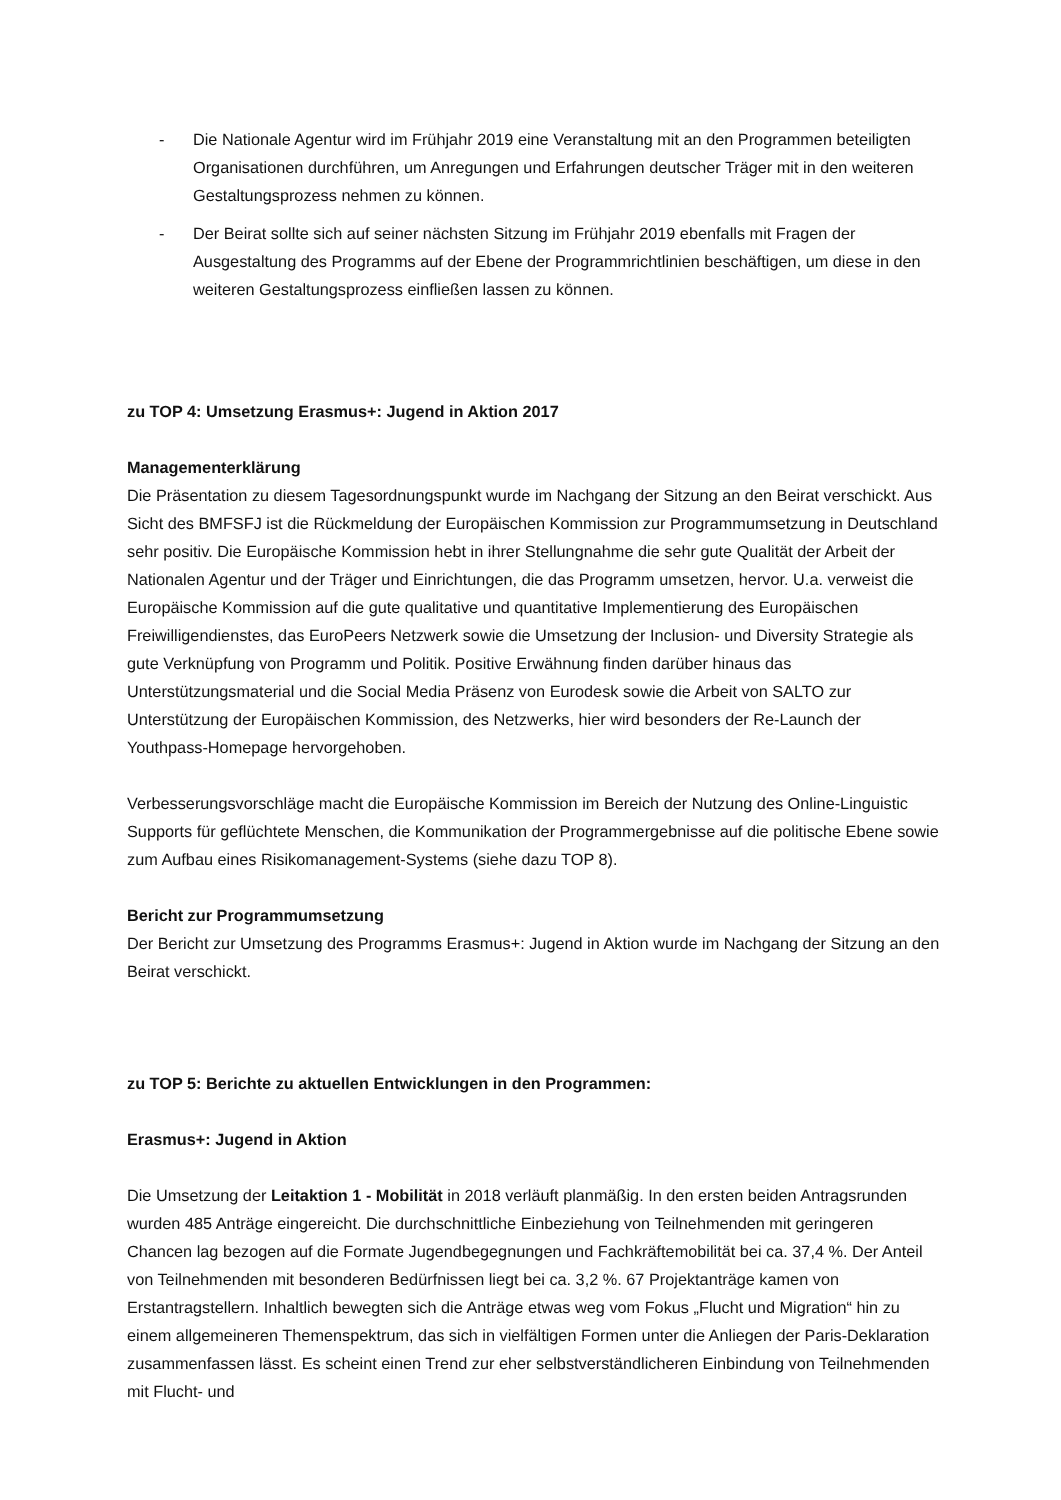- Die Nationale Agentur wird im Frühjahr 2019 eine Veranstaltung mit an den Programmen beteiligten Organisationen durchführen, um Anregungen und Erfahrungen deutscher Träger mit in den weiteren Gestaltungsprozess nehmen zu können.
- Der Beirat sollte sich auf seiner nächsten Sitzung im Frühjahr 2019 ebenfalls mit Fragen der Ausgestaltung des Programms auf der Ebene der Programmrichtlinien beschäftigen, um diese in den weiteren Gestaltungsprozess einfließen lassen zu können.
zu TOP 4: Umsetzung Erasmus+: Jugend in Aktion 2017
Managementerklärung
Die Präsentation zu diesem Tagesordnungspunkt wurde im Nachgang der Sitzung an den Beirat verschickt. Aus Sicht des BMFSFJ ist die Rückmeldung der Europäischen Kommission zur Programmumsetzung in Deutschland sehr positiv. Die Europäische Kommission hebt in ihrer Stellungnahme die sehr gute Qualität der Arbeit der Nationalen Agentur und der Träger und Einrichtungen, die das Programm umsetzen, hervor. U.a. verweist die Europäische Kommission auf die gute qualitative und quantitative Implementierung des Europäischen Freiwilligendienstes, das EuroPeers Netzwerk sowie die Umsetzung der Inclusion- und Diversity Strategie als gute Verknüpfung von Programm und Politik. Positive Erwähnung finden darüber hinaus das Unterstützungsmaterial und die Social Media Präsenz von Eurodesk sowie die Arbeit von SALTO zur Unterstützung der Europäischen Kommission, des Netzwerks, hier wird besonders der Re-Launch der Youthpass-Homepage hervorgehoben.
Verbesserungsvorschläge macht die Europäische Kommission im Bereich der Nutzung des Online-Linguistic Supports für geflüchtete Menschen, die Kommunikation der Programmergebnisse auf die politische Ebene sowie zum Aufbau eines Risikomanagement-Systems (siehe dazu TOP 8).
Bericht zur Programmumsetzung
Der Bericht zur Umsetzung des Programms Erasmus+: Jugend in Aktion wurde im Nachgang der Sitzung an den Beirat verschickt.
zu TOP 5: Berichte zu aktuellen Entwicklungen in den Programmen:
Erasmus+: Jugend in Aktion
Die Umsetzung der Leitaktion 1 - Mobilität in 2018 verläuft planmäßig. In den ersten beiden Antragsrunden wurden 485 Anträge eingereicht. Die durchschnittliche Einbeziehung von Teilnehmenden mit geringeren Chancen lag bezogen auf die Formate Jugendbegegnungen und Fachkräftemobilität bei ca. 37,4 %. Der Anteil von Teilnehmenden mit besonderen Bedürfnissen liegt bei ca. 3,2 %. 67 Projektanträge kamen von Erstantragstellern. Inhaltlich bewegten sich die Anträge etwas weg vom Fokus „Flucht und Migration“ hin zu einem allgemeineren Themenspektrum, das sich in vielfältigen Formen unter die Anliegen der Paris-Deklaration zusammenfassen lässt. Es scheint einen Trend zur eher selbstverständlicheren Einbindung von Teilnehmenden mit Flucht- und